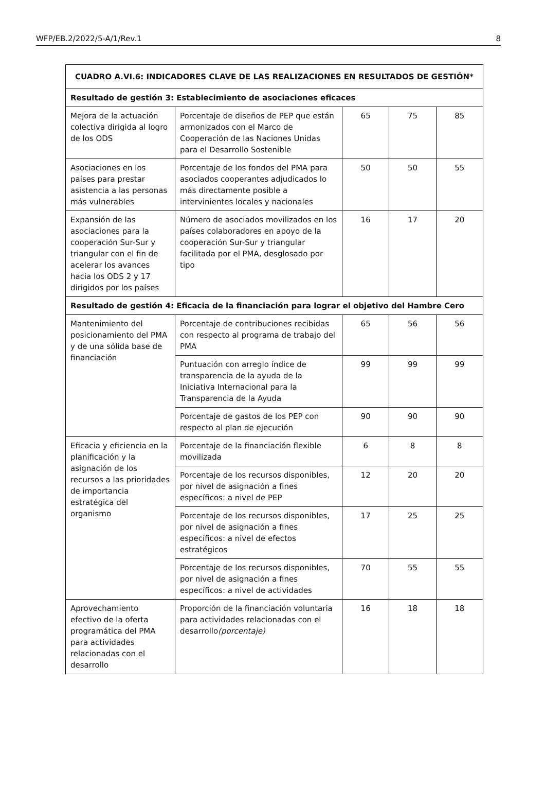WFP/EB.2/2022/5-A/1/Rev.1 8
| CUADRO A.VI.6: INDICADORES CLAVE DE LAS REALIZACIONES EN RESULTADOS DE GESTIÓN* | | | | |
| --- | --- | --- | --- | --- |
| Resultado de gestión 3: Establecimiento de asociaciones eficaces | | | | |
| Mejora de la actuación colectiva dirigida al logro de los ODS | Porcentaje de diseños de PEP que están armonizados con el Marco de Cooperación de las Naciones Unidas para el Desarrollo Sostenible | 65 | 75 | 85 |
| Asociaciones en los países para prestar asistencia a las personas más vulnerables | Porcentaje de los fondos del PMA para asociados cooperantes adjudicados lo más directamente posible a intervinientes locales y nacionales | 50 | 50 | 55 |
| Expansión de las asociaciones para la cooperación Sur-Sur y triangular con el fin de acelerar los avances hacia los ODS 2 y 17 dirigidos por los países | Número de asociados movilizados en los países colaboradores en apoyo de la cooperación Sur-Sur y triangular facilitada por el PMA, desglosado por tipo | 16 | 17 | 20 |
| Resultado de gestión 4: Eficacia de la financiación para lograr el objetivo del Hambre Cero | | | | |
| Mantenimiento del posicionamiento del PMA y de una sólida base de financiación | Porcentaje de contribuciones recibidas con respecto al programa de trabajo del PMA | 65 | 56 | 56 |
| | Puntuación con arreglo índice de transparencia de la ayuda de la Iniciativa Internacional para la Transparencia de la Ayuda | 99 | 99 | 99 |
| | Porcentaje de gastos de los PEP con respecto al plan de ejecución | 90 | 90 | 90 |
| Eficacia y eficiencia en la planificación y la asignación de los recursos a las prioridades de importancia estratégica del organismo | Porcentaje de la financiación flexible movilizada | 6 | 8 | 8 |
| | Porcentaje de los recursos disponibles, por nivel de asignación a fines específicos: a nivel de PEP | 12 | 20 | 20 |
| | Porcentaje de los recursos disponibles, por nivel de asignación a fines específicos: a nivel de efectos estratégicos | 17 | 25 | 25 |
| | Porcentaje de los recursos disponibles, por nivel de asignación a fines específicos: a nivel de actividades | 70 | 55 | 55 |
| Aprovechamiento efectivo de la oferta programática del PMA para actividades relacionadas con el desarrollo | Proporción de la financiación voluntaria para actividades relacionadas con el desarrollo (porcentaje) | 16 | 18 | 18 |